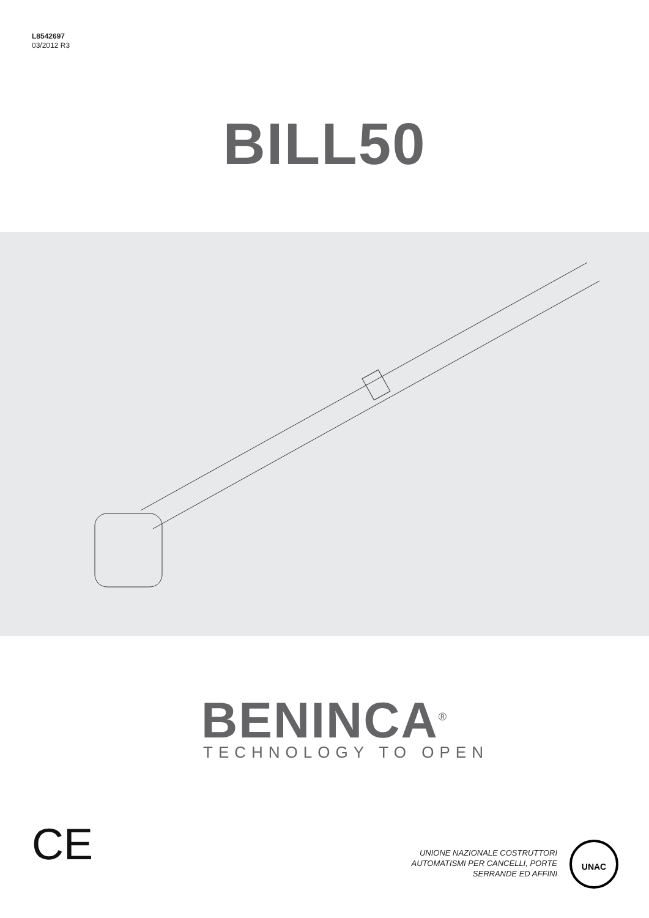L8542697
03/2012 R3
BILL50
BENINCA<sup>®</sup>
TECHNOLOGY TO OPEN
CE
UNIONE NAZIONALE COSTRUTTORI
AUTOMATISMI PER CANCELLI, PORTE
SERRANDE ED AFFINI
UNAC